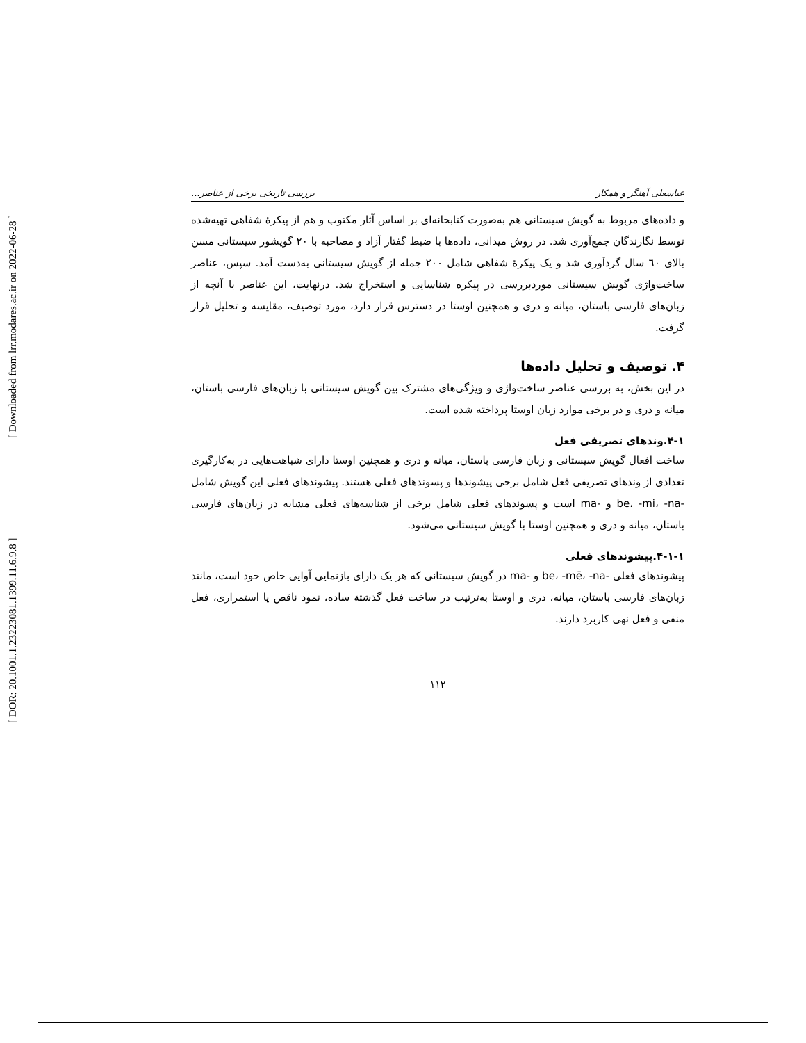[ Downloaded from lrr.modares.ac.ir on 2022-06-28 ]
[ DOR: 20.1001.1.23223081.1399.11.6.9.8 ]
عباسعلی آهنگر و همکار بررسی تاریخی برخی از عناصر...
و داده‌های مربوط به گویش سیستانی هم به‌صورت کتابخانه‌ای بر اساس آثار مکتوب و هم از پیکرهٔ شفاهی تهیه‌شده توسط نگارندگان جمع‌آوری شد. در روش میدانی، داده‌ها با ضبط گفتار آزاد و مصاحبه با ۲۰ گویشور سیستانی مسن بالای ٦٠ سال گردآوری شد و یک پیکرهٔ شفاهی شامل ۲۰۰ جمله از گویش سیستانی به‌دست آمد. سپس، عناصر ساخت‌واژی گویش سیستانی موردبررسی در پیکره شناسایی و استخراج شد. درنهایت، این عناصر با آنچه از زبان‌های فارسی باستان، میانه و دری و همچنین اوستا در دسترس قرار دارد، مورد توصیف، مقایسه و تحلیل قرار گرفت.
۴. توصیف و تحلیل داده‌ها
در این بخش، به بررسی عناصر ساخت‌واژی و ویژگی‌های مشترک بین گویش سیستانی با زبان‌های فارسی باستان، میانه و دری و در برخی موارد زبان اوستا پرداخته شده است.
۴-۱.وندهای تصریفی فعل
ساخت افعال گویش سیستانی و زبان فارسی باستان، میانه و دری و همچنین اوستا دارای شباهت‌هایی در به‌کارگیری تعدادی از وندهای تصریفی فعل شامل برخی پیشوندها و پسوندهای فعلی هستند. پیشوندهای فعلی این گویش شامل -be، -mi، -na و -ma است و پسوندهای فعلی شامل برخی از شناسه‌های فعلی مشابه در زبان‌های فارسی باستان، میانه و دری و همچنین اوستا با گویش سیستانی می‌شود.
۴-۱-۱.پیشوندهای فعلی
پیشوندهای فعلی -be، -mē، -na و -ma در گویش سیستانی که هر یک دارای بازنمایی آوایی خاص خود است، مانند زبان‌های فارسی باستان، میانه، دری و اوستا به‌ترتیب در ساخت فعل گذشتهٔ ساده، نمود ناقص یا استمراری، فعل منفی و فعل نهی کاربرد دارند.
۱۱۲